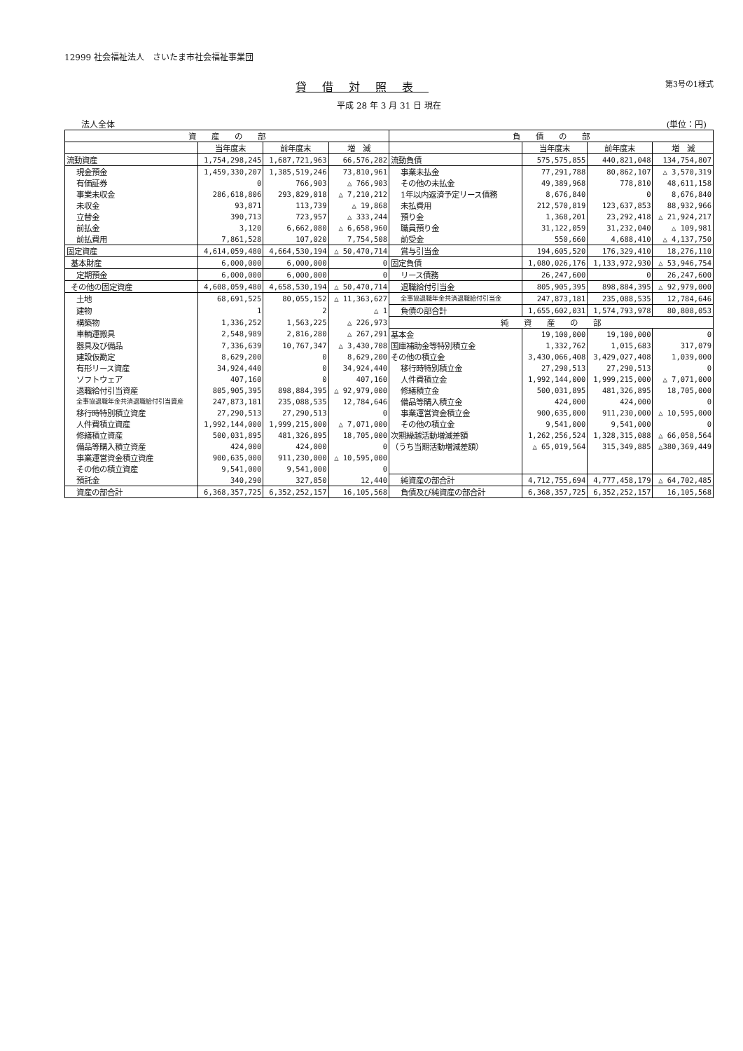12999 社会福祉法人　さいたま市社会福祉事業団
貸借対照表
第3号の1様式
平成 28 年 3 月 31 日 現在
法人全体 (単位：円)
| 資 産 の 部 | | | | 負 債 の 部 | | | |
| --- | --- | --- | --- | --- | --- | --- | --- |
| | 当年度末 | 前年度末 | 増 減 | | 当年度末 | 前年度末 | 増 減 |
| 流動資産 | 1,754,298,245 | 1,687,721,963 | 66,576,282 | 流動負債 | 575,575,855 | 440,821,048 | 134,754,807 |
| 現金預金 | 1,459,330,207 | 1,385,519,246 | 73,810,961 | 事業未払金 | 77,291,788 | 80,862,107 | △ 3,570,319 |
| 有価証券 | 0 | 766,903 | △ 766,903 | その他の未払金 | 49,389,968 | 778,810 | 48,611,158 |
| 事業未収金 | 286,618,806 | 293,829,018 | △ 7,210,212 | 1年以内返済予定リース債務 | 8,676,840 | 0 | 8,676,840 |
| 未収金 | 93,871 | 113,739 | △ 19,868 | 未払費用 | 212,570,819 | 123,637,853 | 88,932,966 |
| 立替金 | 390,713 | 723,957 | △ 333,244 | 預り金 | 1,368,201 | 23,292,418 | △ 21,924,217 |
| 前払金 | 3,120 | 6,662,080 | △ 6,658,960 | 職員預り金 | 31,122,059 | 31,232,040 | △ 109,981 |
| 前払費用 | 7,861,528 | 107,020 | 7,754,508 | 前受金 | 550,660 | 4,688,410 | △ 4,137,750 |
| 固定資産 | 4,614,059,480 | 4,664,530,194 | △ 50,470,714 | 賞与引当金 | 194,605,520 | 176,329,410 | 18,276,110 |
| 基本財産 | 6,000,000 | 6,000,000 | 0 | 固定負債 | 1,080,026,176 | 1,133,972,930 | △ 53,946,754 |
| 定期預金 | 6,000,000 | 6,000,000 | 0 | リース債務 | 26,247,600 | 0 | 26,247,600 |
| その他の固定資産 | 4,608,059,480 | 4,658,530,194 | △ 50,470,714 | 退職給付引当金 | 805,905,395 | 898,884,395 | △ 92,979,000 |
| 土地 | 68,691,525 | 80,055,152 | △ 11,363,627 | 全事協退職年金共済退職給付引当金 | 247,873,181 | 235,088,535 | 12,784,646 |
| 建物 | 1 | 2 | △ 1 | 負債の部合計 | 1,655,602,031 | 1,574,793,978 | 80,808,053 |
| 構築物 | 1,336,252 | 1,563,225 | △ 226,973 | 純 資 産 の 部 | | | |
| 車輌運搬具 | 2,548,989 | 2,816,280 | △ 267,291 | 基本金 | 19,100,000 | 19,100,000 | 0 |
| 器具及び備品 | 7,336,639 | 10,767,347 | △ 3,430,708 | 国庫補助金等特別積立金 | 1,332,762 | 1,015,683 | 317,079 |
| 建設仮勘定 | 8,629,200 | 0 | 8,629,200 | その他の積立金 | 3,430,066,408 | 3,429,027,408 | 1,039,000 |
| 有形リース資産 | 34,924,440 | 0 | 34,924,440 | 移行時特別積立金 | 27,290,513 | 27,290,513 | 0 |
| ソフトウェア | 407,160 | 0 | 407,160 | 人件費積立金 | 1,992,144,000 | 1,999,215,000 | △ 7,071,000 |
| 退職給付引当資産 | 805,905,395 | 898,884,395 | △ 92,979,000 | 修繕積立金 | 500,031,895 | 481,326,895 | 18,705,000 |
| 全事協退職年金共済退職給付引当資産 | 247,873,181 | 235,088,535 | 12,784,646 | 備品等購入積立金 | 424,000 | 424,000 | 0 |
| 移行時特別積立資産 | 27,290,513 | 27,290,513 | 0 | 事業運営資金積立金 | 900,635,000 | 911,230,000 | △ 10,595,000 |
| 人件費積立資産 | 1,992,144,000 | 1,999,215,000 | △ 7,071,000 | その他の積立金 | 9,541,000 | 9,541,000 | 0 |
| 修繕積立資産 | 500,031,895 | 481,326,895 | 18,705,000 | 次期繰越活動増減差額 | 1,262,256,524 | 1,328,315,088 | △ 66,058,564 |
| 備品等購入積立資産 | 424,000 | 424,000 | 0 | （うち当期活動増減差額） | △ 65,019,564 | 315,349,885 | △380,369,449 |
| 事業運営資金積立資産 | 900,635,000 | 911,230,000 | △ 10,595,000 | | | | |
| その他の積立資産 | 9,541,000 | 9,541,000 | 0 | | | | |
| 預託金 | 340,290 | 327,850 | 12,440 | 純資産の部合計 | 4,712,755,694 | 4,777,458,179 | △ 64,702,485 |
| 資産の部合計 | 6,368,357,725 | 6,352,252,157 | 16,105,568 | 負債及び純資産の部合計 | 6,368,357,725 | 6,352,252,157 | 16,105,568 |